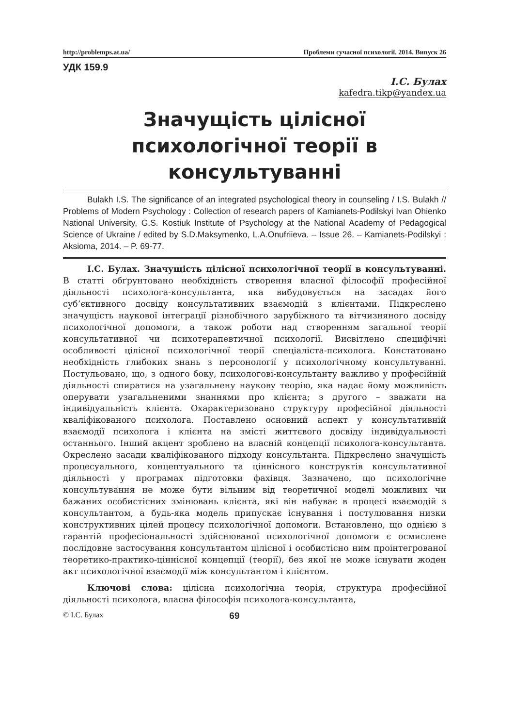http://problemps.at.ua/ Проблеми сучасної психології. 2014. Випуск 26
УДК 159.9
І.С. Булах
kafedra.tikp@yandex.ua
Значущість цілісної психологічної теорії в консультуванні
Bulakh I.S. The significance of an integrated psychological theory in counseling / I.S. Bulakh // Problems of Modern Psychology : Collection of research papers of Kamianets-Podilskyi Ivan Ohienko National University, G.S. Kostiuk Institute of Psychology at the National Academy of Pedagogical Science of Ukraine / edited by S.D.Maksymenko, L.A.Onufriieva. – Issue 26. – Kamianets-Podilskyi : Aksioma, 2014. – P. 69-77.
І.С. Булах. Значущість цілісної психологічної теорії в консультуванні. В статті обґрунтовано необхідність створення власної філософії професійної діяльності психолога-консультанта, яка вибудовується на засадах його суб’єктивного досвіду консультативних взаємодій з клієнтами. Підкреслено значущість наукової інтеграції різнобічного зарубіжного та вітчизняного досвіду психологічної допомоги, а також роботи над створенням загальної теорії консультативної чи психотерапевтичної психології. Висвітлено специфічні особливості цілісної психологічної теорії спеціаліста-психолога. Констатовано необхідність глибоких знань з персонології у психологічному консультуванні. Постульовано, що, з одного боку, психологові-консультанту важливо у професійній діяльності спиратися на узагальнену наукову теорію, яка надає йому можливість оперувати узагальненими знаннями про клієнта; з другого – зважати на індивідуальність клієнта. Охарактеризовано структуру професійної діяльності кваліфікованого психолога. Поставлено основний аспект у консультативній взаємодії психолога і клієнта на змісті життєвого досвіду індивідуальності останнього. Інший акцент зроблено на власній концепції психолога-консультанта. Окреслено засади кваліфікованого підходу консультанта. Підкреслено значущість процесуального, концептуального та ціннісного конструктів консультативної діяльності у програмах підготовки фахівця. Зазначено, що психологічне консультування не може бути вільним від теоретичної моделі можливих чи бажаних особистісних змінювань клієнта, які він набуває в процесі взаємодій з консультантом, а будь-яка модель припускає існування і постулювання низки конструктивних цілей процесу психологічної допомоги. Встановлено, що однією з гарантій професіональності здійснюваної психологічної допомоги є осмислене послідовне застосування консультантом цілісної і особистісно ним проінтегрованої теоретико-практико-ціннісної концепції (теорії), без якої не може існувати жоден акт психологічної взаємодії між консультантом і клієнтом.
Ключові слова: цілісна психологічна теорія, структура професійної діяльності психолога, власна філософія психолога-консультанта,
© І.С. Булах 69